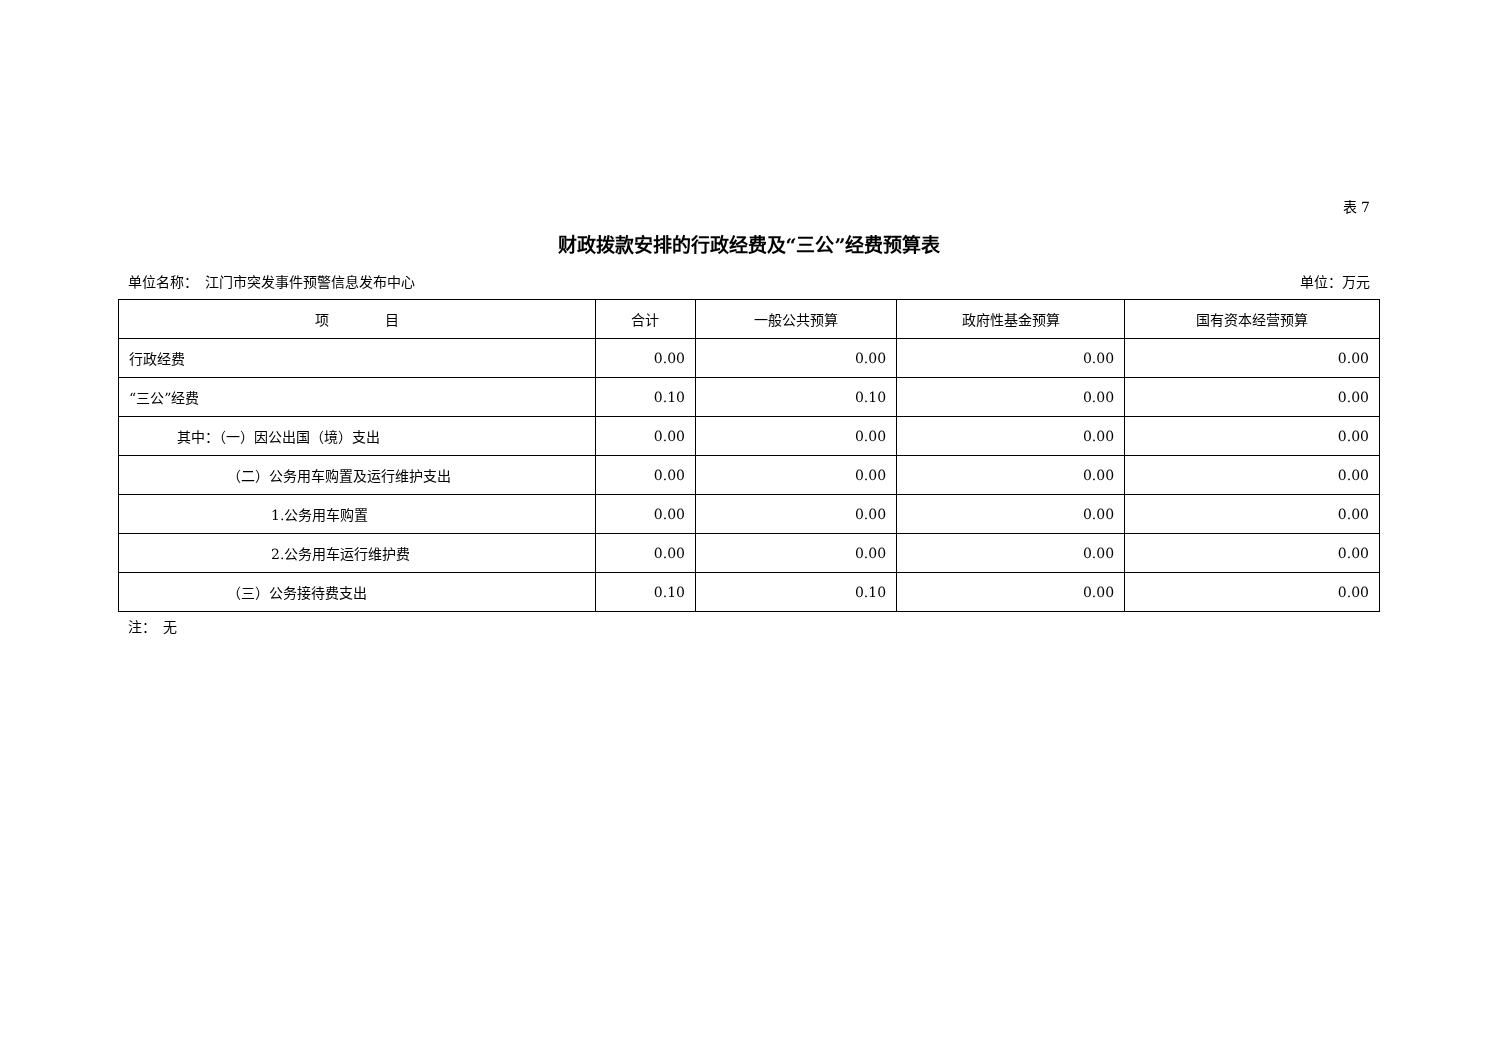表 7
财政拨款安排的行政经费及“三公”经费预算表
单位名称：　江门市突发事件预警信息发布中心 单位：万元
| 项 目 | 合计 | 一般公共预算 | 政府性基金预算 | 国有资本经营预算 |
| --- | --- | --- | --- | --- |
| 行政经费 | 0.00 | 0.00 | 0.00 | 0.00 |
| “三公”经费 | 0.10 | 0.10 | 0.00 | 0.00 |
| 其中：（一）因公出国（境）支出 | 0.00 | 0.00 | 0.00 | 0.00 |
| （二）公务用车购置及运行维护支出 | 0.00 | 0.00 | 0.00 | 0.00 |
| 1.公务用车购置 | 0.00 | 0.00 | 0.00 | 0.00 |
| 2.公务用车运行维护费 | 0.00 | 0.00 | 0.00 | 0.00 |
| （三）公务接待费支出 | 0.10 | 0.10 | 0.00 | 0.00 |
注：　无